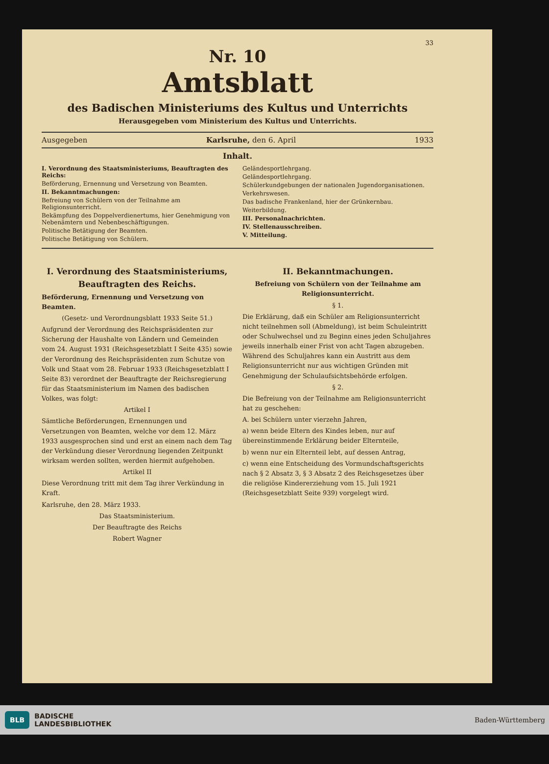33
Nr. 10
Amtsblatt
des Badischen Ministeriums des Kultus und Unterrichts
Herausgegeben vom Ministerium des Kultus und Unterrichts.
Ausgegeben Karlsruhe, den 6. April 1933
Inhalt.
I. Verordnung des Staatsministeriums, Beauftragten des Reichs:
Beförderung, Ernennung und Versetzung von Beamten.
II. Bekanntmachungen:
Befreiung von Schülern von der Teilnahme am Religionsunterricht.
Bekämpfung des Doppelverdienertums, hier Genehmigung von Nebenämtern und Nebenbeschäftigungen.
Politische Betätigung der Beamten.
Politische Betätigung von Schülern.
Geländesportlehrgang.
Geländesportlehrgang.
Schülerkundgebungen der nationalen Jugendorganisationen.
Verkehrswesen.
Das badische Frankenland, hier der Grünkernbau.
Weiterbildung.
III. Personalnachrichten.
IV. Stellenausschreiben.
V. Mitteilung.
I. Verordnung des Staatsministeriums, Beauftragten des Reichs.
Beförderung, Ernennung und Versetzung von Beamten.
(Gesetz- und Verordnungsblatt 1933 Seite 51.)
Aufgrund der Verordnung des Reichspräsidenten zur Sicherung der Haushalte von Ländern und Gemeinden vom 24. August 1931 (Reichsgesetzblatt I Seite 435) sowie der Verordnung des Reichspräsidenten zum Schutze von Volk und Staat vom 28. Februar 1933 (Reichsgesetzblatt I Seite 83) verordnet der Beauftragte der Reichsregierung für das Staatsministerium im Namen des badischen Volkes, was folgt:
Artikel I
Sämtliche Beförderungen, Ernennungen und Versetzungen von Beamten, welche vor dem 12. März 1933 ausgesprochen sind und erst an einem nach dem Tag der Verkündung dieser Verordnung liegenden Zeitpunkt wirksam werden sollten, werden hiermit aufgehoben.
Artikel II
Diese Verordnung tritt mit dem Tag ihrer Verkündung in Kraft.
Karlsruhe, den 28. März 1933.
Das Staatsministerium.
Der Beauftragte des Reichs
Robert Wagner
II. Bekanntmachungen.
Befreiung von Schülern von der Teilnahme am Religionsunterricht.
§ 1.
Die Erklärung, daß ein Schüler am Religionsunterricht nicht teilnehmen soll (Abmeldung), ist beim Schuleintritt oder Schulwechsel und zu Beginn eines jeden Schuljahres jeweils innerhalb einer Frist von acht Tagen abzugeben. Während des Schuljahres kann ein Austritt aus dem Religionsunterricht nur aus wichtigen Gründen mit Genehmigung der Schulaufsichtsbehörde erfolgen.
§ 2.
Die Befreiung von der Teilnahme am Religionsunterricht hat zu geschehen:
A. bei Schülern unter vierzehn Jahren,
a) wenn beide Eltern des Kindes leben, nur auf übereinstimmende Erklärung beider Elternteile,
b) wenn nur ein Elternteil lebt, auf dessen Antrag,
c) wenn eine Entscheidung des Vormundschaftsgerichts nach § 2 Absatz 3, § 3 Absatz 2 des Reichsgesetzes über die religiöse Kindererziehung vom 15. Juli 1921 (Reichsgesetzblatt Seite 939) vorgelegt wird.
BLB BADISCHE
LANDESBIBLIOTHEK
Baden-Württemberg